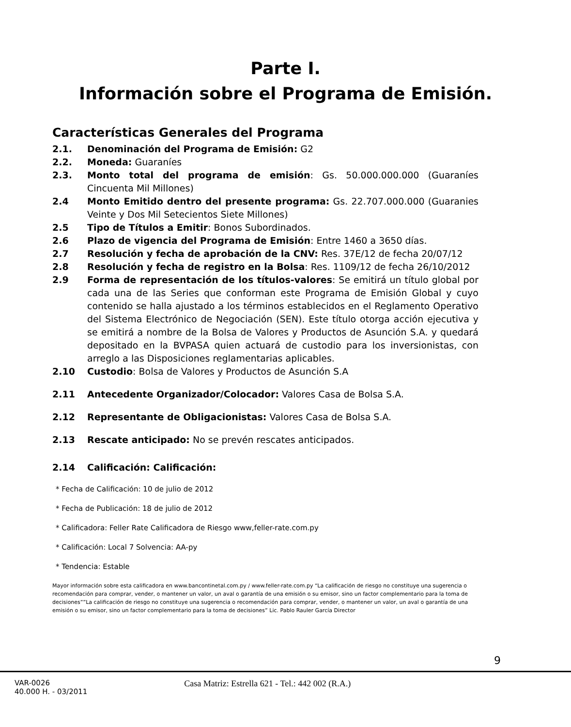Parte I.
Información sobre el Programa de Emisión.
Características Generales del Programa
2.1. Denominación del Programa de Emisión: G2
2.2. Moneda: Guaraníes
2.3. Monto total del programa de emisión: Gs. 50.000.000.000 (Guaraníes Cincuenta Mil Millones)
2.4 Monto Emitido dentro del presente programa: Gs. 22.707.000.000 (Guaranies Veinte y Dos Mil Setecientos Siete Millones)
2.5 Tipo de Títulos a Emitir: Bonos Subordinados.
2.6 Plazo de vigencia del Programa de Emisión: Entre 1460 a 3650 días.
2.7 Resolución y fecha de aprobación de la CNV: Res. 37E/12 de fecha 20/07/12
2.8 Resolución y fecha de registro en la Bolsa: Res. 1109/12 de fecha 26/10/2012
2.9 Forma de representación de los títulos-valores: Se emitirá un título global por cada una de las Series que conforman este Programa de Emisión Global y cuyo contenido se halla ajustado a los términos establecidos en el Reglamento Operativo del Sistema Electrónico de Negociación (SEN). Este título otorga acción ejecutiva y se emitirá a nombre de la Bolsa de Valores y Productos de Asunción S.A. y quedará depositado en la BVPASA quien actuará de custodio para los inversionistas, con arreglo a las Disposiciones reglamentarias aplicables.
2.10 Custodio: Bolsa de Valores y Productos de Asunción S.A
2.11 Antecedente Organizador/Colocador: Valores Casa de Bolsa S.A.
2.12 Representante de Obligacionistas: Valores Casa de Bolsa S.A.
2.13 Rescate anticipado: No se prevén rescates anticipados.
2.14 Calificación: Calificación:
* Fecha de Calificación: 10 de julio de 2012
* Fecha de Publicación: 18 de julio de 2012
* Calificadora: Feller Rate Calificadora de Riesgo www,feller-rate.com.py
* Calificación: Local 7 Solvencia: AA-py
* Tendencia: Estable
Mayor información sobre esta calificadora en www.bancontinetal.com.py / www.feller-rate.com.py “La calificación de riesgo no constituye una sugerencia o recomendación para comprar, vender, o mantener un valor, un aval o garantía de una emisión o su emisor, sino un factor complementario para la toma de decisiones””La calificación de riesgo no constituye una sugerencia o recomendación para comprar, vender, o mantener un valor, un aval o garantía de una emisión o su emisor, sino un factor complementario para la toma de decisiones” Lic. Pablo Rauler García Director
9
VAR-0026
40.000 H. - 03/2011
Casa Matriz: Estrella 621 - Tel.: 442 002 (R.A.)